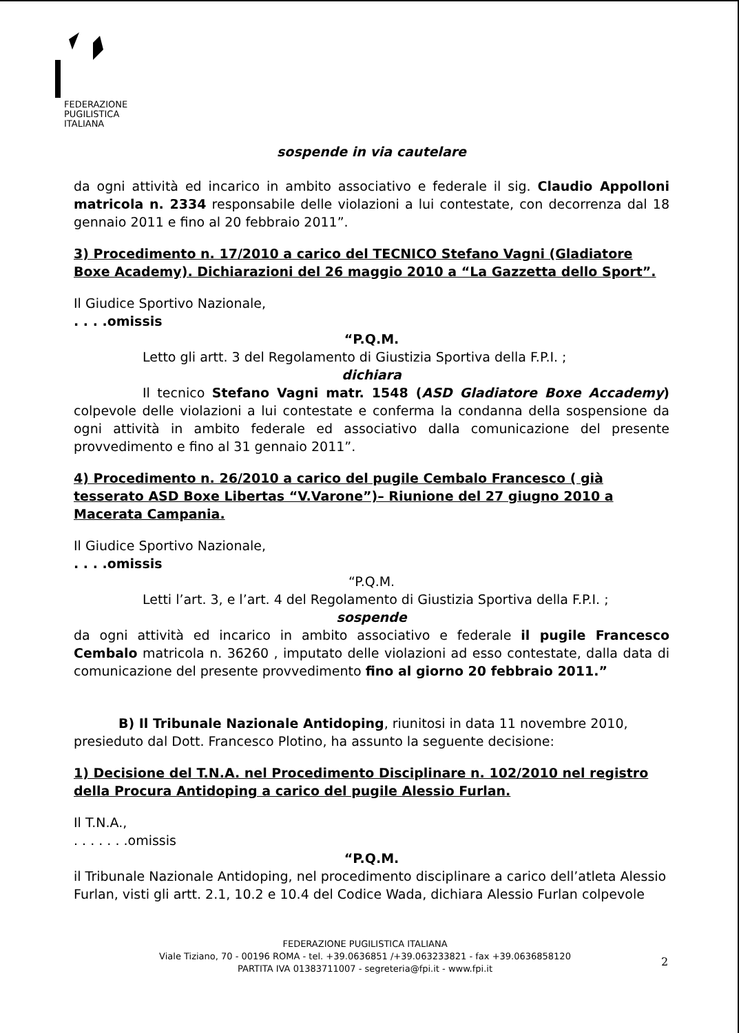FEDERAZIONE
PUGILISTICA
ITALIANA
sospende in via cautelare
da ogni attività ed incarico in ambito associativo e federale il sig. Claudio Appolloni matricola n. 2334 responsabile delle violazioni a lui contestate, con decorrenza dal 18 gennaio 2011 e fino al 20 febbraio 2011”.
3) Procedimento n. 17/2010 a carico del TECNICO Stefano Vagni (Gladiatore Boxe Academy). Dichiarazioni del 26 maggio 2010 a “La Gazzetta dello Sport”.
Il Giudice Sportivo Nazionale,
. . . .omissis
“P.Q.M.
Letto gli artt. 3 del Regolamento di Giustizia Sportiva della F.P.I. ;
dichiara
Il tecnico Stefano Vagni matr. 1548 (ASD Gladiatore Boxe Accademy) colpevole delle violazioni a lui contestate e conferma la condanna della sospensione da ogni attività in ambito federale ed associativo dalla comunicazione del presente provvedimento e fino al 31 gennaio 2011”.
4) Procedimento n. 26/2010 a carico del pugile Cembalo Francesco ( già tesserato ASD Boxe Libertas “V.Varone”)– Riunione del 27 giugno 2010 a Macerata Campania.
Il Giudice Sportivo Nazionale,
. . . .omissis
“P.Q.M.
Letti l’art. 3, e l’art. 4 del Regolamento di Giustizia Sportiva della F.P.I. ;
sospende
da ogni attività ed incarico in ambito associativo e federale il pugile Francesco Cembalo matricola n. 36260 , imputato delle violazioni ad esso contestate, dalla data di comunicazione del presente provvedimento fino al giorno 20 febbraio 2011.”
B) Il Tribunale Nazionale Antidoping, riunitosi in data 11 novembre 2010,
presieduto dal Dott. Francesco Plotino, ha assunto la seguente decisione:
1) Decisione del T.N.A. nel Procedimento Disciplinare n. 102/2010 nel registro della Procura Antidoping a carico del pugile Alessio Furlan.
Il T.N.A.,
. . . . . . .omissis
“P.Q.M.
il Tribunale Nazionale Antidoping, nel procedimento disciplinare a carico dell’atleta Alessio Furlan, visti gli artt. 2.1, 10.2 e 10.4 del Codice Wada, dichiara Alessio Furlan colpevole
FEDERAZIONE PUGILISTICA ITALIANA
Viale Tiziano, 70 - 00196 ROMA - tel. +39.0636851 /+39.063233821 - fax +39.0636858120
PARTITA IVA 01383711007 - segreteria@fpi.it - www.fpi.it
2